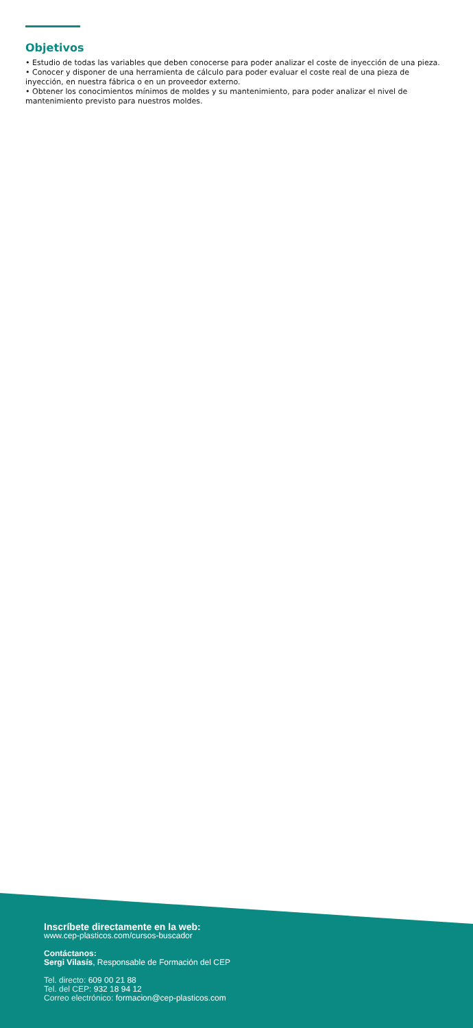Objetivos
• Estudio de todas las variables que deben conocerse para poder analizar el coste de inyección de una pieza.
• Conocer y disponer de una herramienta de cálculo para poder evaluar el coste real de una pieza de inyección, en nuestra fábrica o en un proveedor externo.
• Obtener los conocimientos mínimos de moldes y su mantenimiento, para poder analizar el nivel de mantenimiento previsto para nuestros moldes.
Inscríbete directamente en la web:
www.cep-plasticos.com/cursos-buscador
Contáctanos:
Sergi Vilasís, Responsable de Formación del CEP
Tel. directo: 609 00 21 88
Tel. del CEP: 932 18 94 12
Correo electrónico: formacion@cep-plasticos.com